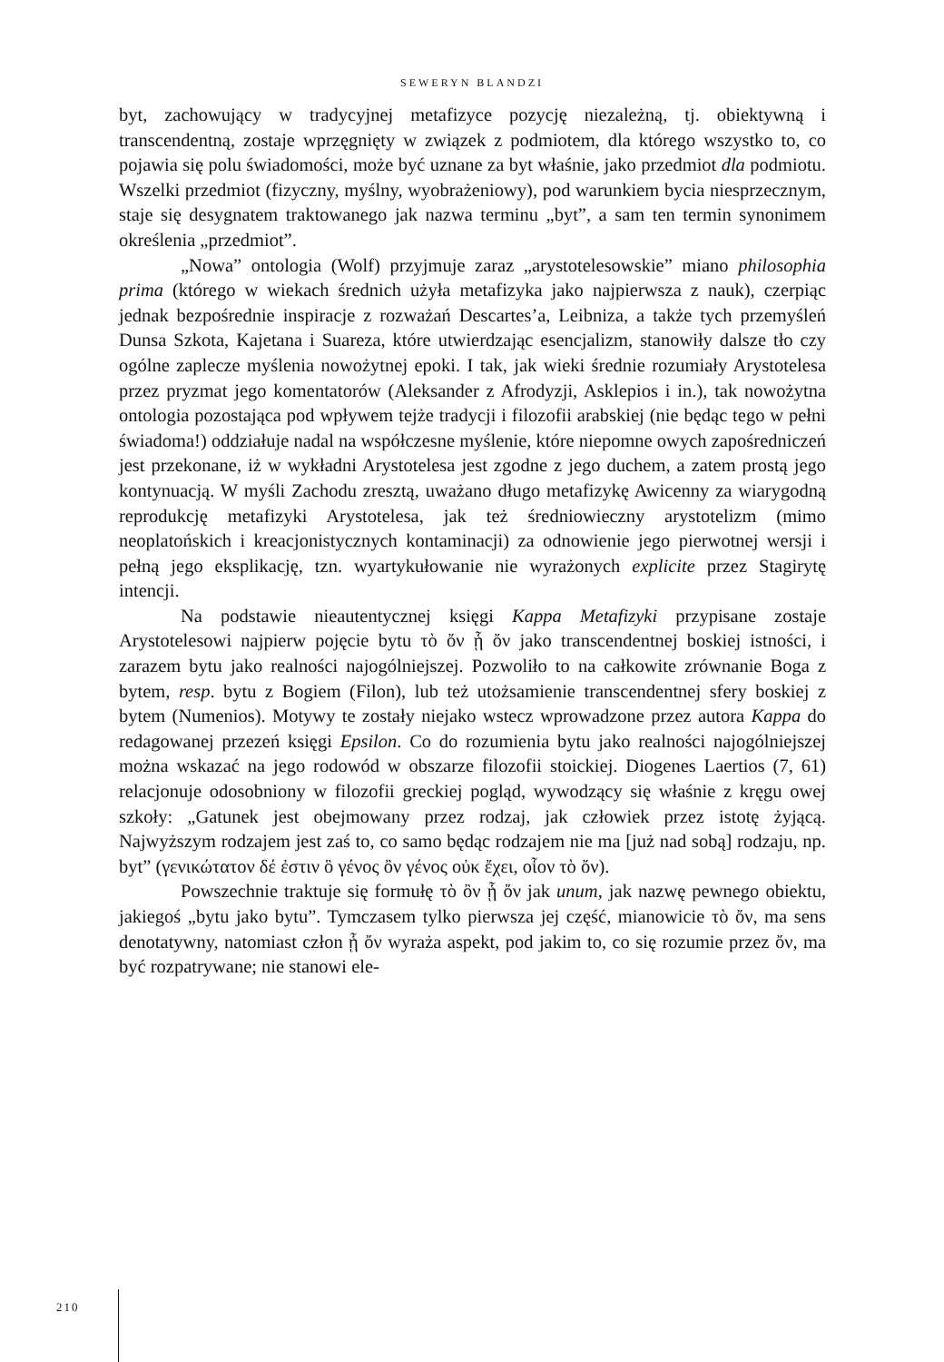SEWERYN BLANDZI
byt, zachowujący w tradycyjnej metafizyce pozycję niezależną, tj. obiektywną i transcendentną, zostaje wprzęgnięty w związek z podmiotem, dla którego wszystko to, co pojawia się polu świadomości, może być uznane za byt właśnie, jako przedmiot dla podmiotu. Wszelki przedmiot (fizyczny, myślny, wyobrażeniowy), pod warunkiem bycia niesprzecznym, staje się desygnatem traktowanego jak nazwa terminu „byt”, a sam ten termin synonimem określenia „przedmiot”.
„Nowa” ontologia (Wolf) przyjmuje zaraz „arystotelesowskie” miano philosophia prima (którego w wiekach średnich użyła metafizyka jako najpierwsza z nauk), czerpiąc jednak bezpośrednie inspiracje z rozważań Descartes’a, Leibniza, a także tych przemyśleń Dunsa Szkota, Kajetana i Suareza, które utwierdzając esencjalizm, stanowiły dalsze tło czy ogólne zaplecze myślenia nowożytnej epoki. I tak, jak wieki średnie rozumiały Arystotelesa przez pryzmat jego komentatorów (Aleksander z Afrodyzji, Asklepios i in.), tak nowożytna ontologia pozostająca pod wpływem tejże tradycji i filozofii arabskiej (nie będąc tego w pełni świadoma!) oddziałuje nadal na współczesne myślenie, które niepomne owych zapośredniczeń jest przekonane, iż w wykładni Arystotelesa jest zgodne z jego duchem, a zatem prostą jego kontynuacją. W myśli Zachodu zresztą, uważano długo metafizykę Awicenny za wiarygodną reprodukcję metafizyki Arystotelesa, jak też średniowieczny arystotelizm (mimo neoplatońskich i kreacjonistycznych kontaminacji) za odnowienie jego pierwotnej wersji i pełną jego eksplikację, tzn. wyartykułowanie nie wyrażonych explicite przez Stagirytę intencji.
Na podstawie nieautentycznej księgi Kappa Metafizyki przypisane zostaje Arystotelesowi najpierw pojęcie bytu τὸ ὄν ᾗ ὄν jako transcendentnej boskiej istności, i zarazem bytu jako realności najogólniejszej. Pozwoliło to na całkowite zrównanie Boga z bytem, resp. bytu z Bogiem (Filon), lub też utożsamienie transcendentnej sfery boskiej z bytem (Numenios). Motywy te zostały niejako wstecz wprowadzone przez autora Kappa do redagowanej przezeń księgi Epsilon. Co do rozumienia bytu jako realności najogólniejszej można wskazać na jego rodowód w obszarze filozofii stoickiej. Diogenes Laertios (7, 61) relacjonuje odosobniony w filozofii greckiej pogląd, wywodzący się właśnie z kręgu owej szkoły: „Gatunek jest obejmowany przez rodzaj, jak człowiek przez istotę żyjącą. Najwyższym rodzajem jest zaś to, co samo będąc rodzajem nie ma [już nad sobą] rodzaju, np. byt” (γενικώτατον δέ ἐστιν ὃ γένος ὂν γένος οὐκ ἔχει, οἷον τὸ ὄν).
Powszechnie traktuje się formułę τὸ ὂν ᾗ ὄν jak unum, jak nazwę pewnego obiektu, jakiegoś „bytu jako bytu”. Tymczasem tylko pierwsza jej część, mianowicie τὸ ὄν, ma sens denotatywny, natomiast człon ᾗ ὄν wyraża aspekt, pod jakim to, co się rozumie przez ὄν, ma być rozpatrywane; nie stanowi ele-
210